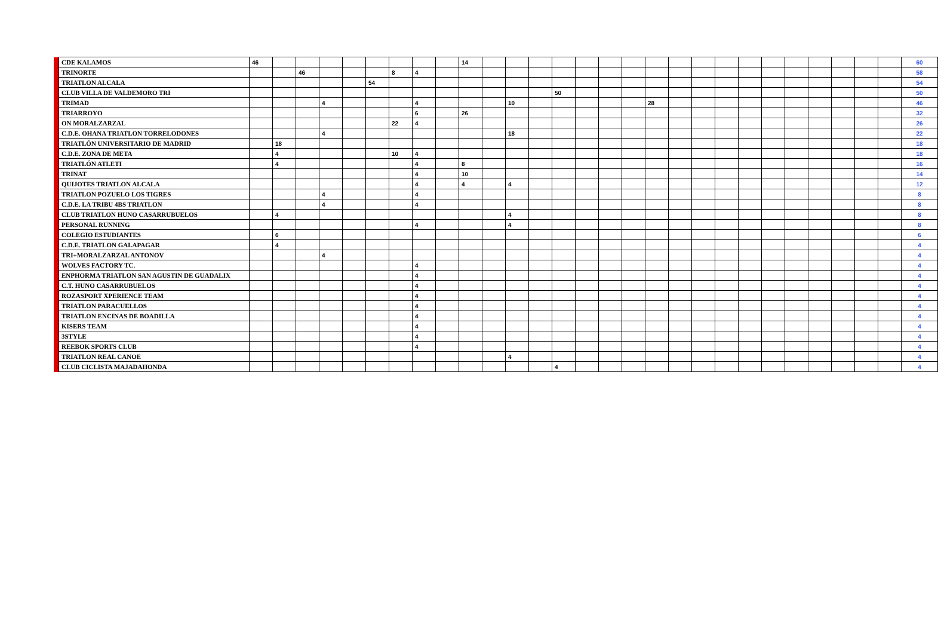| | CDE KALAMOS | 46 | | | | | | | | | 14 | | | | | | | | | | | | | | | | | | | 60 |
| | TRINORTE | | | 46 | | | | 8 | 4 | | | | | | | | | | | | | | | | | | | | | 58 |
| | TRIATLON ALCALA | | | | | | 54 | | | | | | | | | | | | | | | | | | | | | | | 54 |
| | CLUB VILLA DE VALDEMORO TRI | | | | | | | | | | | | | | 50 | | | | | | | | | | | | | | | 50 |
| | TRIMAD | | | | 4 | | | | 4 | | | | 10 | | | | | | 28 | | | | | | | | | | | 46 |
| | TRIARROYO | | | | | | | | 6 | | 26 | | | | | | | | | | | | | | | | | | | 32 |
| | ON MORALZARZAL | | | | | | | 22 | 4 | | | | | | | | | | | | | | | | | | | | | 26 |
| | C.D.E. OHANA TRIATLON TORRELODONES | | | | 4 | | | | | | | | 18 | | | | | | | | | | | | | | | | | 22 |
| | TRIATLÓN UNIVERSITARIO DE MADRID | | 18 | | | | | | | | | | | | | | | | | | | | | | | | | | | 18 |
| | C.D.E. ZONA DE META | | 4 | | | | | 10 | 4 | | | | | | | | | | | | | | | | | | | | | 18 |
| | TRIATLÓN ATLETI | | 4 | | | | | | 4 | | 8 | | | | | | | | | | | | | | | | | | | 16 |
| | TRINAT | | | | | | | | 4 | | 10 | | | | | | | | | | | | | | | | | | | 14 |
| | QUIJOTES TRIATLON ALCALA | | | | | | | | 4 | | 4 | | 4 | | | | | | | | | | | | | | | | | 12 |
| | TRIATLON POZUELO LOS TIGRES | | | | 4 | | | | 4 | | | | | | | | | | | | | | | | | | | | | 8 |
| | C.D.E. LA TRIBU 4BS TRIATLON | | | | 4 | | | | 4 | | | | | | | | | | | | | | | | | | | | | 8 |
| | CLUB TRIATLON HUNO CASARRUBUELOS | | 4 | | | | | | | | | | 4 | | | | | | | | | | | | | | | | | 8 |
| | PERSONAL RUNNING | | | | | | | | 4 | | | | 4 | | | | | | | | | | | | | | | | | 8 |
| | COLEGIO ESTUDIANTES | | 6 | | | | | | | | | | | | | | | | | | | | | | | | | | | 6 |
| | C.D.E. TRIATLON GALAPAGAR | | 4 | | | | | | | | | | | | | | | | | | | | | | | | | | | 4 |
| | TRI+MORALZARZAL ANTONOV | | | | 4 | | | | | | | | | | | | | | | | | | | | | | | | | 4 |
| | WOLVES FACTORY TC. | | | | | | | | 4 | | | | | | | | | | | | | | | | | | | | | 4 |
| | ENPHORMA TRIATLON SAN AGUSTIN DE GUADALIX | | | | | | | | 4 | | | | | | | | | | | | | | | | | | | | | 4 |
| | C.T. HUNO CASARRUBUELOS | | | | | | | | 4 | | | | | | | | | | | | | | | | | | | | | 4 |
| | ROZASPORT XPERIENCE TEAM | | | | | | | | 4 | | | | | | | | | | | | | | | | | | | | | 4 |
| | TRIATLON PARACUELLOS | | | | | | | | 4 | | | | | | | | | | | | | | | | | | | | | 4 |
| | TRIATLON ENCINAS DE BOADILLA | | | | | | | | 4 | | | | | | | | | | | | | | | | | | | | | 4 |
| | KISERS TEAM | | | | | | | | 4 | | | | | | | | | | | | | | | | | | | | | 4 |
| | 3STYLE | | | | | | | | 4 | | | | | | | | | | | | | | | | | | | | | 4 |
| | REEBOK SPORTS CLUB | | | | | | | | 4 | | | | | | | | | | | | | | | | | | | | | 4 |
| | TRIATLON REAL CANOE | | | | | | | | | | | | 4 | | | | | | | | | | | | | | | | | 4 |
| | CLUB CICLISTA MAJADAHONDA | | | | | | | | | | | | | | 4 | | | | | | | | | | | | | | | 4 |